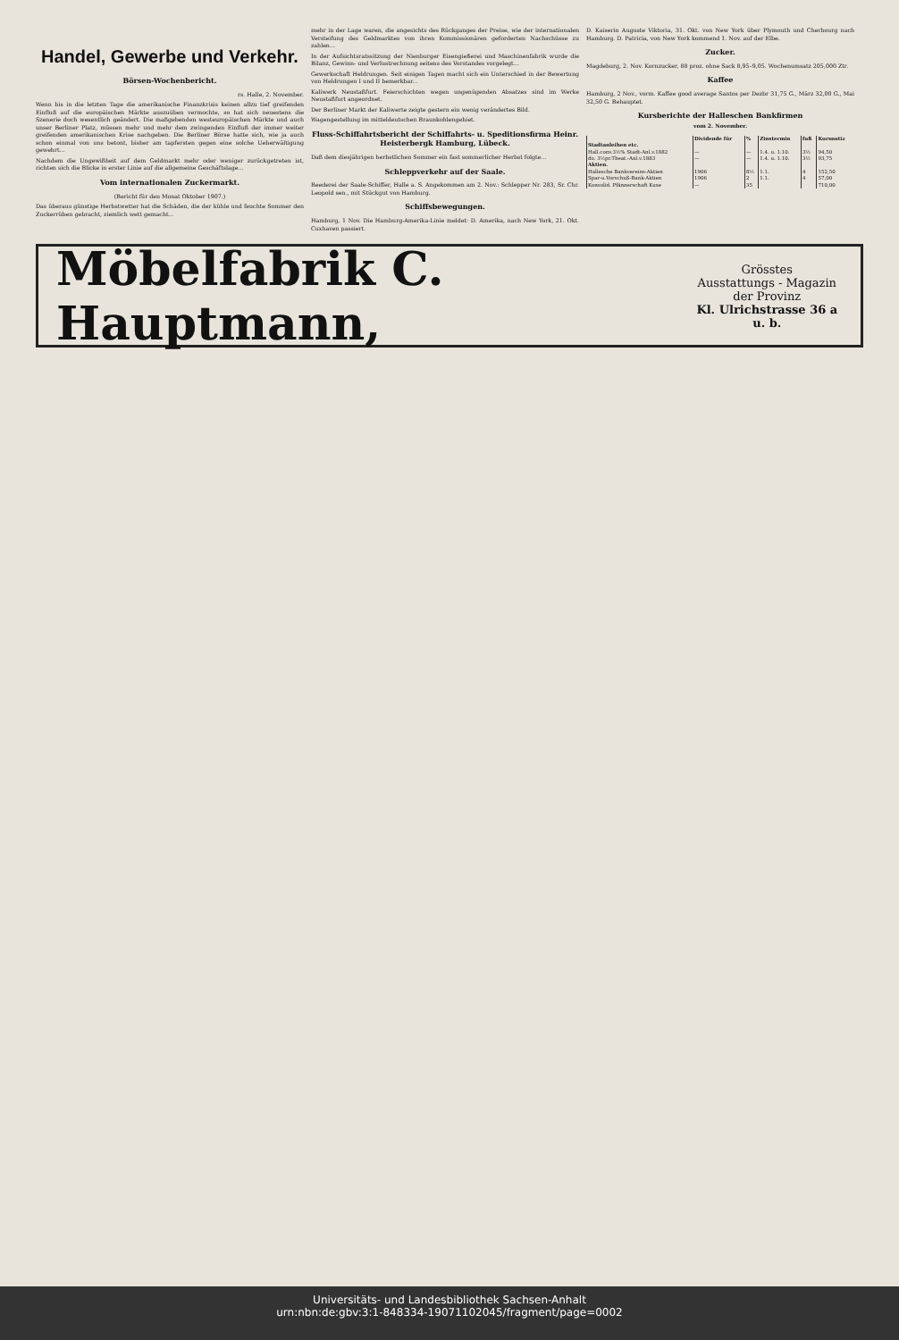Handel, Gewerbe und Verkehr.
Börsen-Wochenbericht.
rs. Halle, 2. November.
Wenn bis in die letzten Tage die amerikanische Finanzkrisis keinen allzu tief greifenden Einfluß auf die europäischen Märkte auszuüben vermochte, so hat sich neuestens die Szenerie doch wesentlich geändert. Die maßgebenden westeuropäischen Märkte und auch unser Berliner Platz, müssen mehr und mehr dem zwingenden Einfluß der immer weiter greifenden amerikanischen Krise nachgeben. Die Berliner Börse hatte sich, wie ja auch schon einmal von uns betont, bisher am tapfersten gegen eine solche Ueberwältigung gewehrt...
Nachdem die Ungewißheit auf dem Geldmarkt mehr oder weniger zurückgetreten ist, richten sich die Blicke in erster Linie auf die allgemeine Geschäftslage...
Vom internationalen Zuckermarkt.
(Bericht für den Monat Oktober 1907.)
Das überaus günstige Herbstwetter hat die Schäden, die der kühle und feuchte Sommer den Zuckerrüben gebracht, ziemlich wett gemacht...
mehr in der Lage waren, die angesichts des Rückganges der Preise, wie der internationalen Versteifung des Geldmarktes von ihren Kommissionären geforderten Nachschüsse zu zahlen...
In der Aufsichtsratssitzung der Nienburger Eisengießerei und Maschinenfabrik wurde die Bilanz, Gewinn- und Verlustrechnung seitens des Vorstandes vorgelegt...
Gewerkschaft Heldrungen. Seit einigen Tagen macht sich ein Unterschied in der Bewertung von Heldrungen I und II bemerkbar...
Kaliwerk Neustaßfurt. Feierschichten wegen ungenügenden Absatzes sind im Werke Neustaßfurt angeordnet.
Der Berliner Markt der Kaliwerte zeigte gestern ein wenig verändertes Bild.
Wagengestellung im mitteldeutschen Braunkohlengebiet.
Fluss-Schiffahrtsbericht der Schiffahrts- u. Speditionsfirma Heinr. Heisterbergk Hamburg, Lübeck.
Daß dem diesjährigen herbstlichen Sommer ein fast sommerlicher Herbst folgte...
Schleppverkehr auf der Saale.
Reederei der Saale-Schiffer, Halle a. S. Angekommen am 2. Nov.: Schlepper Nr. 283, Sr. Chr. Leopold sen., mit Stückgut von Hamburg.
Schiffsbewegungen.
Hamburg, 1 Nov. Die Hamburg-Amerika-Linie meldet: D. Amerika, nach New York, 21. Okt. Cuxhaven passiert.
D. Kaiserin Auguste Viktoria, 31. Okt. von New York über Plymouth und Cherbourg nach Hamburg. D. Patricia, von New York kommend 1. Nov. auf der Elbe.
Zucker.
Magdeburg, 2. Nov. Kornzucker, 88 proz. ohne Sack 8,95–9,05. Wochenumsatz 205,000 Ztr.
Kaffee
Hamburg, 2 Nov., vorm. Kaffee good average Santos per Dezbr 31,75 G., März 32,00 G., Mai 32,50 G. Behauptet.
Kursberichte der Halleschen Bankfirmen
vom 2. November.
| | Dividende für | % | Zinstermin | fuß | Kursnotiz |
| --- | --- | --- | --- | --- | --- |
| Stadtanleihen etc. | | | | | |
| Hall.conv.3½% Stadt-Anl.v.1882 | — | — | 1.4. u. 1.10. | 3½ | 94,50 |
| do. 3½pr.Theat.-Anl.v.1883 | — | — | 1.4. u. 1.10. | 3½ | 93,75 |
| Aktien. | | | | | |
| Hallesche Bankvereins-Aktien | 1906 | 8½ | 1.1. | 4 | 152,50 |
| Spar-u.Vorschuß-Bank-Aktien | 1906 | 2 | 1.1. | 4 | 57,00 |
| Konsolid. Pfännerschaft Kuxe | — | 35 | | | 710,00 |
Möbelfabrik C. Hauptmann, Grösstes
Ausstattungs - Magazin
der Provinz
Kl. Ulrichstrasse 36 a u. b.
Universitäts- und Landesbibliothek Sachsen-Anhalt
urn:nbn:de:gbv:3:1-848334-19071102045/fragment/page=0002